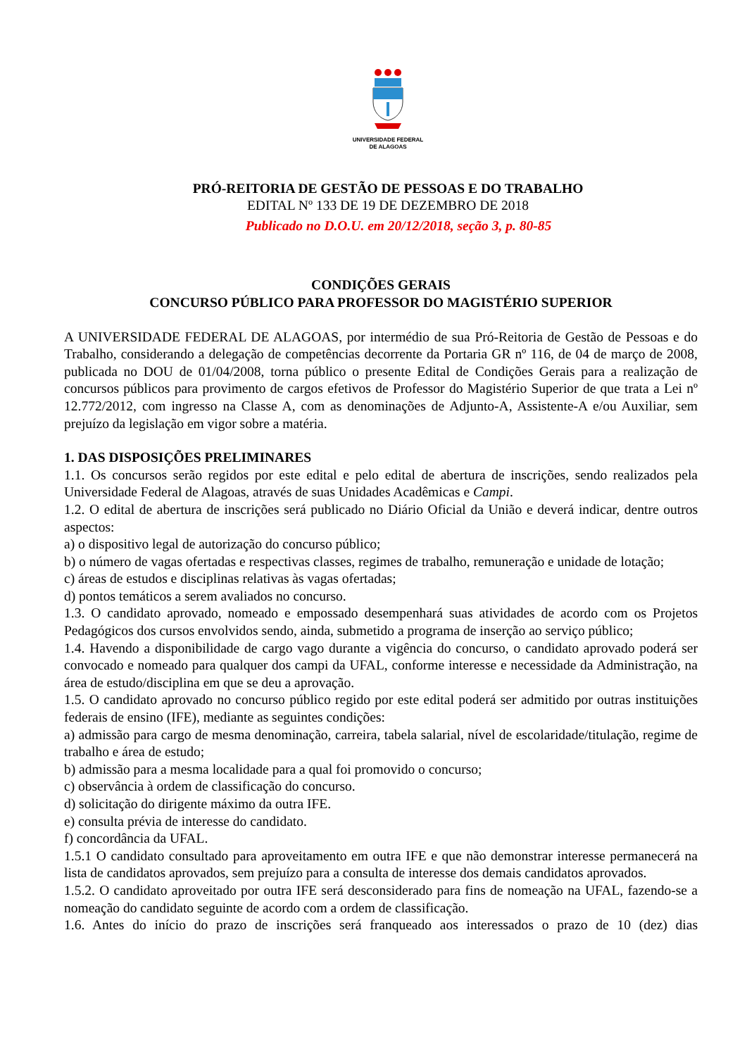UNIVERSIDADE FEDERAL
DE ALAGOAS
PRÓ-REITORIA DE GESTÃO DE PESSOAS E DO TRABALHO
EDITAL Nº 133 DE 19 DE DEZEMBRO DE 2018
Publicado no D.O.U. em 20/12/2018, seção 3, p. 80-85
CONDIÇÕES GERAIS
CONCURSO PÚBLICO PARA PROFESSOR DO MAGISTÉRIO SUPERIOR
A UNIVERSIDADE FEDERAL DE ALAGOAS, por intermédio de sua Pró-Reitoria de Gestão de Pessoas e do Trabalho, considerando a delegação de competências decorrente da Portaria GR nº 116, de 04 de março de 2008, publicada no DOU de 01/04/2008, torna público o presente Edital de Condições Gerais para a realização de concursos públicos para provimento de cargos efetivos de Professor do Magistério Superior de que trata a Lei nº 12.772/2012, com ingresso na Classe A, com as denominações de Adjunto-A, Assistente-A e/ou Auxiliar, sem prejuízo da legislação em vigor sobre a matéria.
1. DAS DISPOSIÇÕES PRELIMINARES
1.1. Os concursos serão regidos por este edital e pelo edital de abertura de inscrições, sendo realizados pela Universidade Federal de Alagoas, através de suas Unidades Acadêmicas e Campi.
1.2. O edital de abertura de inscrições será publicado no Diário Oficial da União e deverá indicar, dentre outros aspectos:
a) o dispositivo legal de autorização do concurso público;
b) o número de vagas ofertadas e respectivas classes, regimes de trabalho, remuneração e unidade de lotação;
c) áreas de estudos e disciplinas relativas às vagas ofertadas;
d) pontos temáticos a serem avaliados no concurso.
1.3. O candidato aprovado, nomeado e empossado desempenhará suas atividades de acordo com os Projetos Pedagógicos dos cursos envolvidos sendo, ainda, submetido a programa de inserção ao serviço público;
1.4. Havendo a disponibilidade de cargo vago durante a vigência do concurso, o candidato aprovado poderá ser convocado e nomeado para qualquer dos campi da UFAL, conforme interesse e necessidade da Administração, na área de estudo/disciplina em que se deu a aprovação.
1.5. O candidato aprovado no concurso público regido por este edital poderá ser admitido por outras instituições federais de ensino (IFE), mediante as seguintes condições:
a) admissão para cargo de mesma denominação, carreira, tabela salarial, nível de escolaridade/titulação, regime de trabalho e área de estudo;
b) admissão para a mesma localidade para a qual foi promovido o concurso;
c) observância à ordem de classificação do concurso.
d) solicitação do dirigente máximo da outra IFE.
e) consulta prévia de interesse do candidato.
f) concordância da UFAL.
1.5.1 O candidato consultado para aproveitamento em outra IFE e que não demonstrar interesse permanecerá na lista de candidatos aprovados, sem prejuízo para a consulta de interesse dos demais candidatos aprovados.
1.5.2. O candidato aproveitado por outra IFE será desconsiderado para fins de nomeação na UFAL, fazendo-se a nomeação do candidato seguinte de acordo com a ordem de classificação.
1.6. Antes do início do prazo de inscrições será franqueado aos interessados o prazo de 10 (dez) dias